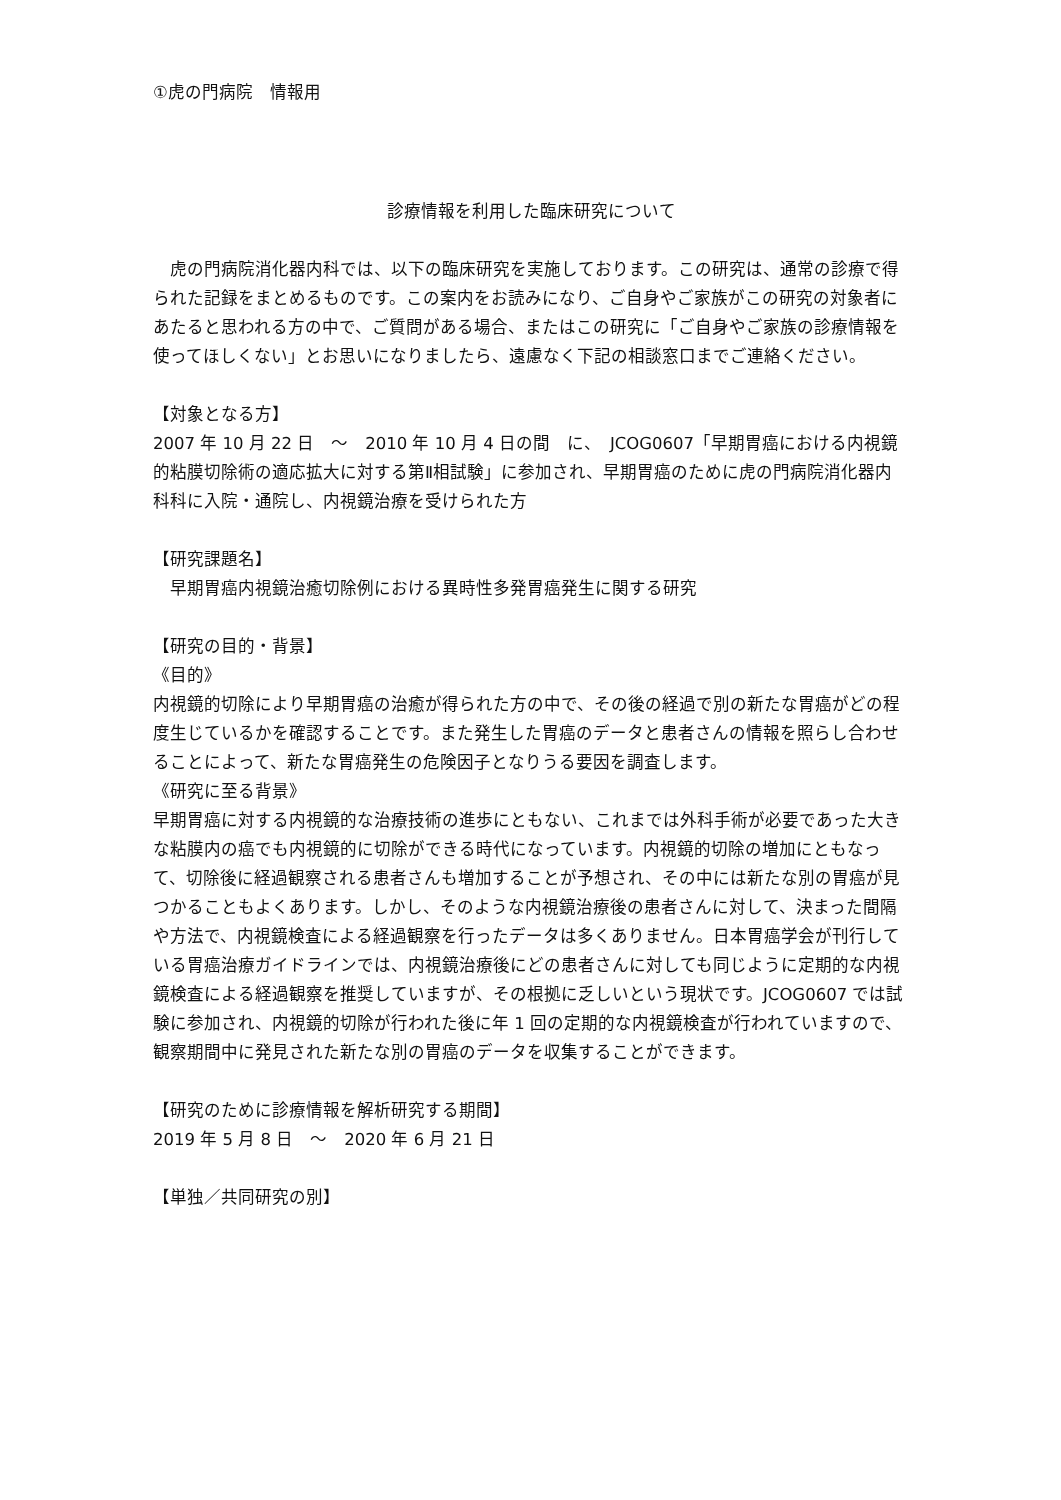①虎の門病院　情報用
診療情報を利用した臨床研究について
　虎の門病院消化器内科では、以下の臨床研究を実施しております。この研究は、通常の診療で得られた記録をまとめるものです。この案内をお読みになり、ご自身やご家族がこの研究の対象者にあたると思われる方の中で、ご質問がある場合、またはこの研究に「ご自身やご家族の診療情報を使ってほしくない」とお思いになりましたら、遠慮なく下記の相談窓口までご連絡ください。
【対象となる方】
2007 年 10 月 22 日　～　2010 年 10 月 4 日の間　に、　JCOG0607「早期胃癌における内視鏡的粘膜切除術の適応拡大に対する第Ⅱ相試験」に参加され、早期胃癌のために虎の門病院消化器内科科に入院・通院し、内視鏡治療を受けられた方
【研究課題名】
　早期胃癌内視鏡治癒切除例における異時性多発胃癌発生に関する研究
【研究の目的・背景】
《目的》
内視鏡的切除により早期胃癌の治癒が得られた方の中で、その後の経過で別の新たな胃癌がどの程度生じているかを確認することです。また発生した胃癌のデータと患者さんの情報を照らし合わせることによって、新たな胃癌発生の危険因子となりうる要因を調査します。
《研究に至る背景》
早期胃癌に対する内視鏡的な治療技術の進歩にともない、これまでは外科手術が必要であった大きな粘膜内の癌でも内視鏡的に切除ができる時代になっています。内視鏡的切除の増加にともなって、切除後に経過観察される患者さんも増加することが予想され、その中には新たな別の胃癌が見つかることもよくあります。しかし、そのような内視鏡治療後の患者さんに対して、決まった間隔や方法で、内視鏡検査による経過観察を行ったデータは多くありません。日本胃癌学会が刊行している胃癌治療ガイドラインでは、内視鏡治療後にどの患者さんに対しても同じように定期的な内視鏡検査による経過観察を推奨していますが、その根拠に乏しいという現状です。JCOG0607 では試験に参加され、内視鏡的切除が行われた後に年 1 回の定期的な内視鏡検査が行われていますので、観察期間中に発見された新たな別の胃癌のデータを収集することができます。
【研究のために診療情報を解析研究する期間】
2019 年 5 月 8 日　～　2020 年 6 月 21 日
【単独／共同研究の別】